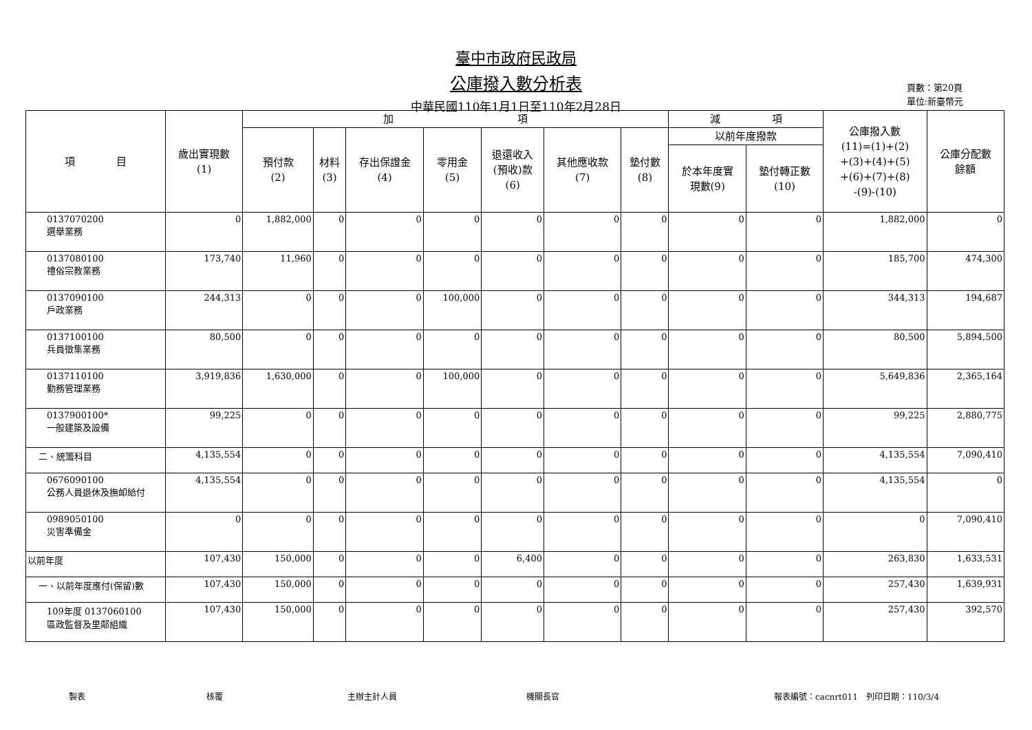臺中市政府民政局
公庫撥入數分析表
中華民國110年1月1日至110年2月28日
頁數：第20頁
單位:新臺幣元
| 項 目 | 歲出實現數 (1) | 加 項 | | | | | | | 減 項 | | 公庫撥入數 (11)=(1)+(2) +(3)+(4)+(5) +(6)+(7)+(8) -(9)-(10) | 公庫分配數 餘額 |
| --- | --- | --- | --- | --- | --- | --- | --- | --- | --- | --- | --- | --- |
| | | 預付款 (2) | 材料 (3) | 存出保證金 (4) | 零用金 (5) | 退還收入 (預收)款 (6) | 其他應收款 (7) | 墊付數 (8) | 以前年度撥款 | | | |
| | | | | | | | | | 於本年度實 現數(9) | 墊付轉正數 (10) | | |
| 0137070200 選舉業務 | 0 | 1,882,000 | 0 | 0 | 0 | 0 | 0 | 0 | 0 | 0 | 1,882,000 | 0 |
| 0137080100 禮俗宗教業務 | 173,740 | 11,960 | 0 | 0 | 0 | 0 | 0 | 0 | 0 | 0 | 185,700 | 474,300 |
| 0137090100 戶政業務 | 244,313 | 0 | 0 | 0 | 100,000 | 0 | 0 | 0 | 0 | 0 | 344,313 | 194,687 |
| 0137100100 兵員徵集業務 | 80,500 | 0 | 0 | 0 | 0 | 0 | 0 | 0 | 0 | 0 | 80,500 | 5,894,500 |
| 0137110100 勤務管理業務 | 3,919,836 | 1,630,000 | 0 | 0 | 100,000 | 0 | 0 | 0 | 0 | 0 | 5,649,836 | 2,365,164 |
| 0137900100* 一般建築及設備 | 99,225 | 0 | 0 | 0 | 0 | 0 | 0 | 0 | 0 | 0 | 99,225 | 2,880,775 |
| 二、統籌科目 | 4,135,554 | 0 | 0 | 0 | 0 | 0 | 0 | 0 | 0 | 0 | 4,135,554 | 7,090,410 |
| 0676090100 公務人員退休及撫卹給付 | 4,135,554 | 0 | 0 | 0 | 0 | 0 | 0 | 0 | 0 | 0 | 4,135,554 | 0 |
| 0989050100 災害準備金 | 0 | 0 | 0 | 0 | 0 | 0 | 0 | 0 | 0 | 0 | 0 | 7,090,410 |
| 以前年度 | 107,430 | 150,000 | 0 | 0 | 0 | 6,400 | 0 | 0 | 0 | 0 | 263,830 | 1,633,531 |
| 一、以前年度應付(保留)數 | 107,430 | 150,000 | 0 | 0 | 0 | 0 | 0 | 0 | 0 | 0 | 257,430 | 1,639,931 |
| 109年度 0137060100 區政監督及里鄰組織 | 107,430 | 150,000 | 0 | 0 | 0 | 0 | 0 | 0 | 0 | 0 | 257,430 | 392,570 |
製表 核覆 主辦主計人員 機關長官 報表編號：cacnrt011　列印日期：110/3/4